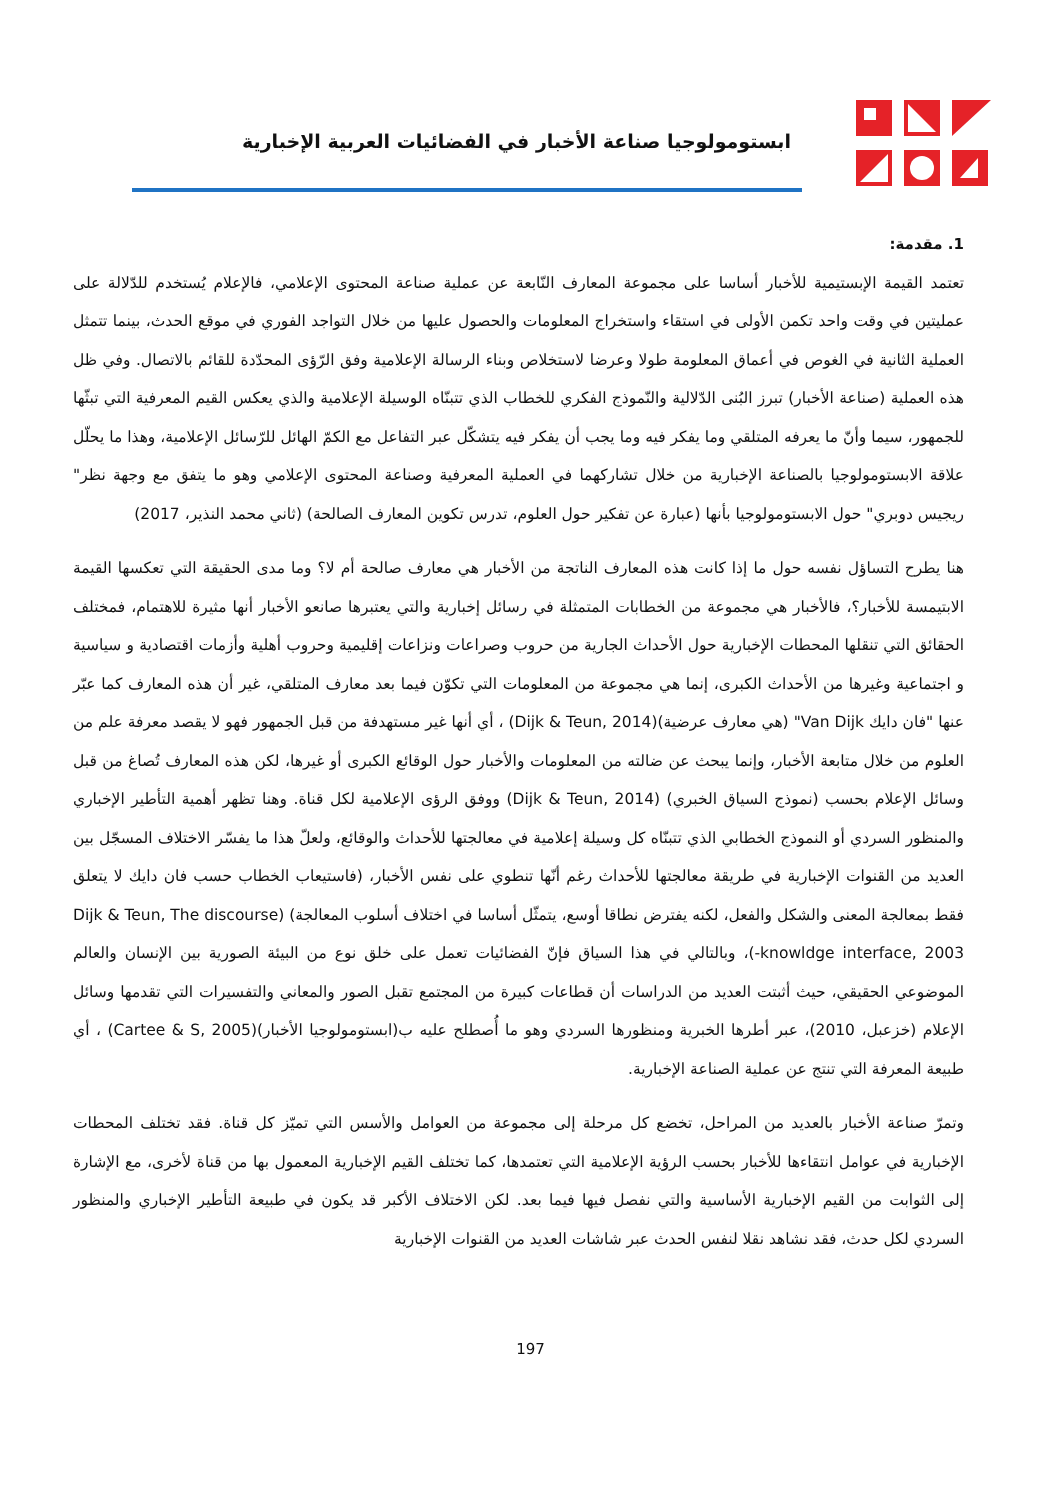ابستومولوجيا صناعة الأخبار في الفضائيات العربية الإخبارية
1. مقدمة:
تعتمد القيمة الإبستيمية للأخبار أساسا على مجموعة المعارف النّابعة عن عملية صناعة المحتوى الإعلامي، فالإعلام يُستخدم للدّلالة على عمليتين في وقت واحد تكمن الأولى في استقاء واستخراج المعلومات والحصول عليها من خلال التواجد الفوري في موقع الحدث، بينما تتمثل العملية الثانية في الغوص في أعماق المعلومة طولا وعرضا لاستخلاص وبناء الرسالة الإعلامية وفق الرّؤى المحدّدة للقائم بالاتصال. وفي ظل هذه العملية (صناعة الأخبار) تبرز البُنى الدّلالية والنّموذج الفكري للخطاب الذي تتبنّاه الوسيلة الإعلامية والذي يعكس القيم المعرفية التي تبثّها للجمهور، سيما وأنّ ما يعرفه المتلقي وما يفكر فيه وما يجب أن يفكر فيه يتشكّل عبر التفاعل مع الكمّ الهائل للرّسائل الإعلامية، وهذا ما يحلّل علاقة الابستومولوجيا بالصناعة الإخبارية من خلال تشاركهما في العملية المعرفية وصناعة المحتوى الإعلامي وهو ما يتفق مع وجهة نظر" ريجيس دوبري" حول الابستومولوجيا بأنها (عبارة عن تفكير حول العلوم، تدرس تكوين المعارف الصالحة) (ثاني محمد النذير، 2017)
هنا يطرح التساؤل نفسه حول ما إذا كانت هذه المعارف الناتجة من الأخبار هي معارف صالحة أم لا؟ وما مدى الحقيقة التي تعكسها القيمة الابتيمسة للأخبار؟، فالأخبار هي مجموعة من الخطابات المتمثلة في رسائل إخبارية والتي يعتبرها صانعو الأخبار أنها مثيرة للاهتمام، فمختلف الحقائق التي تنقلها المحطات الإخبارية حول الأحداث الجارية من حروب وصراعات ونزاعات إقليمية وحروب أهلية وأزمات اقتصادية و سياسية و اجتماعية وغيرها من الأحداث الكبرى، إنما هي مجموعة من المعلومات التي تكوّن فيما بعد معارف المتلقي، غير أن هذه المعارف كما عبّر عنها "فان دايك Van Dijk" (هي معارف عرضية)(Dijk & Teun, 2014) ، أي أنها غير مستهدفة من قبل الجمهور فهو لا يقصد معرفة علم من العلوم من خلال متابعة الأخبار، وإنما يبحث عن ضالته من المعلومات والأخبار حول الوقائع الكبرى أو غيرها، لكن هذه المعارف تُصاغ من قبل وسائل الإعلام بحسب (نموذج السياق الخبري) (Dijk & Teun, 2014) ووفق الرؤى الإعلامية لكل قناة. وهنا تظهر أهمية التأطير الإخباري والمنظور السردي أو النموذج الخطابي الذي تتبنّاه كل وسيلة إعلامية في معالجتها للأحداث والوقائع، ولعلّ هذا ما يفسّر الاختلاف المسجّل بين العديد من القنوات الإخبارية في طريقة معالجتها للأحداث رغم أنّها تنطوي على نفس الأخبار، (فاستيعاب الخطاب حسب فان دايك لا يتعلق فقط بمعالجة المعنى والشكل والفعل، لكنه يفترض نطاقا أوسع، يتمثّل أساسا في اختلاف أسلوب المعالجة) (Dijk & Teun, The discourse -knowldge interface, 2003)، وبالتالي في هذا السياق فإنّ الفضائيات تعمل على خلق نوع من البيئة الصورية بين الإنسان والعالم الموضوعي الحقيقي، حيث أثبتت العديد من الدراسات أن قطاعات كبيرة من المجتمع تقبل الصور والمعاني والتفسيرات التي تقدمها وسائل الإعلام (خزعبل، 2010)، عبر أطرها الخبرية ومنظورها السردي وهو ما أُصطلح عليه ب(ابستومولوجيا الأخبار)(Cartee & S, 2005) ، أي طبيعة المعرفة التي تنتج عن عملية الصناعة الإخبارية.
وتمرّ صناعة الأخبار بالعديد من المراحل، تخضع كل مرحلة إلى مجموعة من العوامل والأسس التي تميّز كل قناة. فقد تختلف المحطات الإخبارية في عوامل انتقاءها للأخبار بحسب الرؤية الإعلامية التي تعتمدها، كما تختلف القيم الإخبارية المعمول بها من قناة لأخرى، مع الإشارة إلى الثوابت من القيم الإخبارية الأساسية والتي نفصل فيها فيما بعد. لكن الاختلاف الأكبر قد يكون في طبيعة التأطير الإخباري والمنظور السردي لكل حدث، فقد نشاهد نقلا لنفس الحدث عبر شاشات العديد من القنوات الإخبارية
197